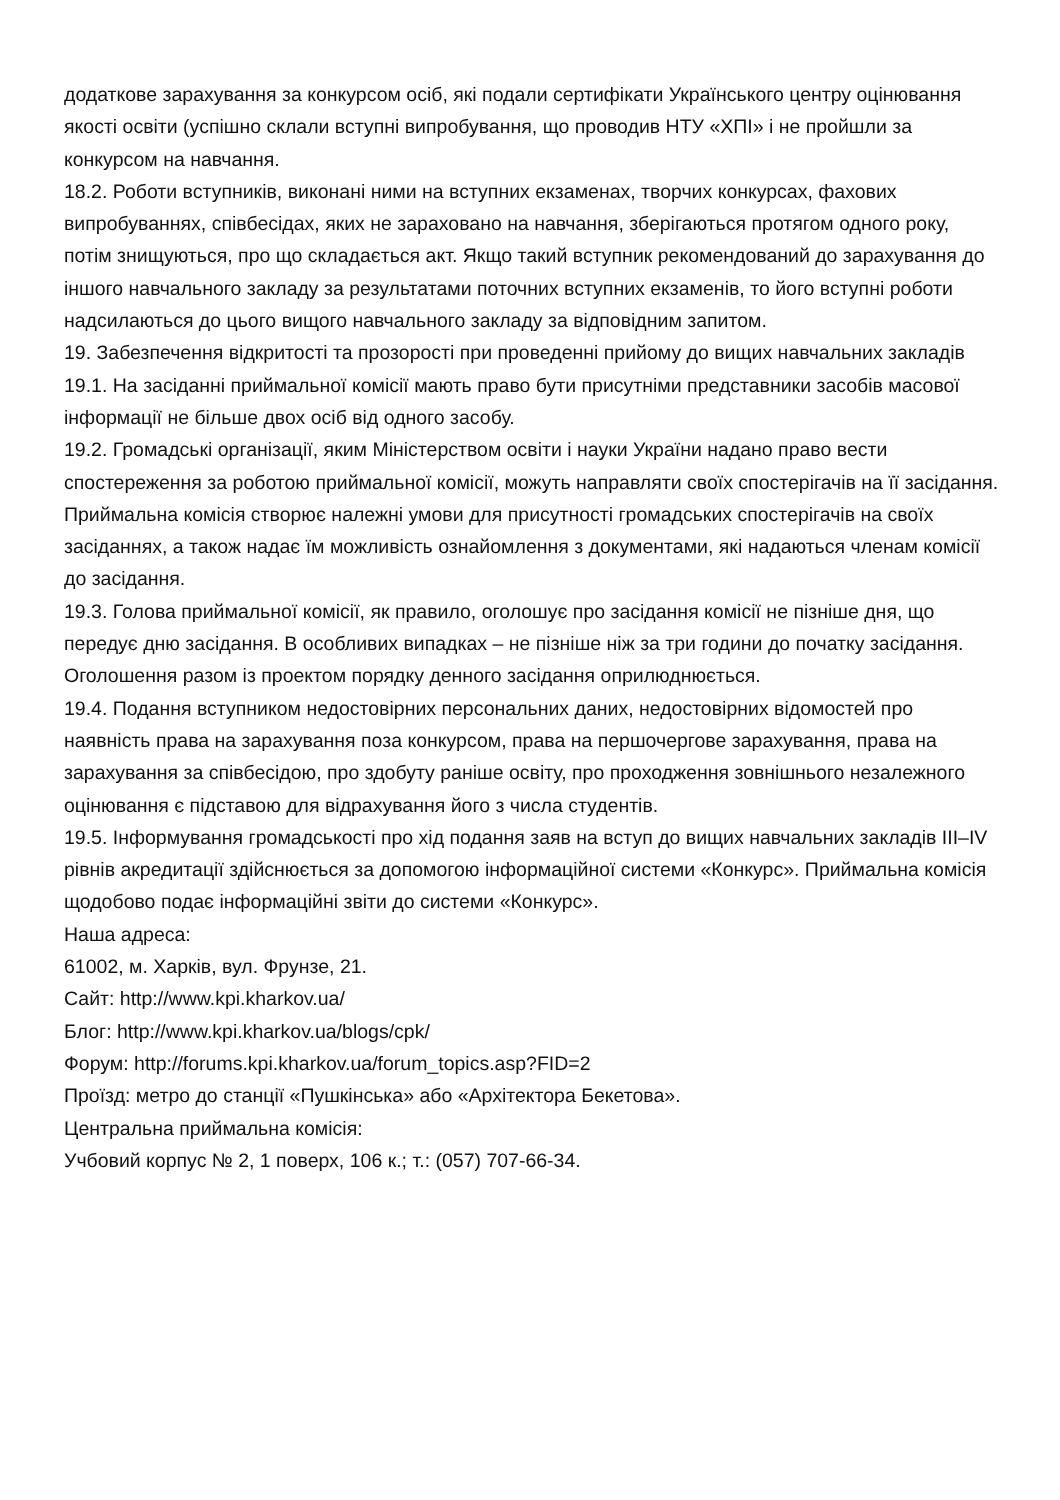додаткове зарахування за конкурсом осіб, які подали сертифікати Українського центру оцінювання якості освіти (успішно склали вступні випробування, що проводив НТУ «ХПІ» і не пройшли за конкурсом на навчання.
18.2. Роботи вступників, виконані ними на вступних екзаменах, творчих конкурсах, фахових випробуваннях, співбесідах, яких не зараховано на навчання, зберігаються протягом одного року, потім знищуються, про що складається акт. Якщо такий вступник рекомендований до зарахування до іншого навчального закладу за результатами поточних вступних екзаменів, то його вступні роботи надсилаються до цього вищого навчального закладу за відповідним запитом.
19. Забезпечення відкритості та прозорості при проведенні прийому до вищих навчальних закладів
19.1. На засіданні приймальної комісії мають право бути присутніми представники засобів масової інформації не більше двох осіб від одного засобу.
19.2. Громадські організації, яким Міністерством освіти і науки України надано право вести спостереження за роботою приймальної комісії, можуть направляти своїх спостерігачів на її засідання. Приймальна комісія створює належні умови для присутності громадських спостерігачів на своїх засіданнях, а також надає їм можливість ознайомлення з документами, які надаються членам комісії до засідання.
19.3. Голова приймальної комісії, як правило, оголошує про засідання комісії не пізніше дня, що передує дню засідання. В особливих випадках – не пізніше ніж за три години до початку засідання. Оголошення разом із проектом порядку денного засідання оприлюднюється.
19.4. Подання вступником недостовірних персональних даних, недостовірних відомостей про наявність права на зарахування поза конкурсом, права на першочергове зарахування, права на зарахування за співбесідою, про здобуту раніше освіту, про проходження зовнішнього незалежного оцінювання є підставою для відрахування його з числа студентів.
19.5. Інформування громадськості про хід подання заяв на вступ до вищих навчальних закладів ІІІ–IV рівнів акредитації здійснюється за допомогою інформаційної системи «Конкурс». Приймальна комісія щодобово подає інформаційні звіти до системи «Конкурс».
Наша адреса:
61002, м. Харків, вул. Фрунзе, 21.
Сайт: http://www.kpi.kharkov.ua/
Блог: http://www.kpi.kharkov.ua/blogs/cpk/
Форум: http://forums.kpi.kharkov.ua/forum_topics.asp?FID=2
Проїзд: метро до станції «Пушкінська» або «Архітектора Бекетова».
Центральна приймальна комісія:
Учбовий корпус № 2, 1 поверх, 106 к.; т.: (057) 707-66-34.